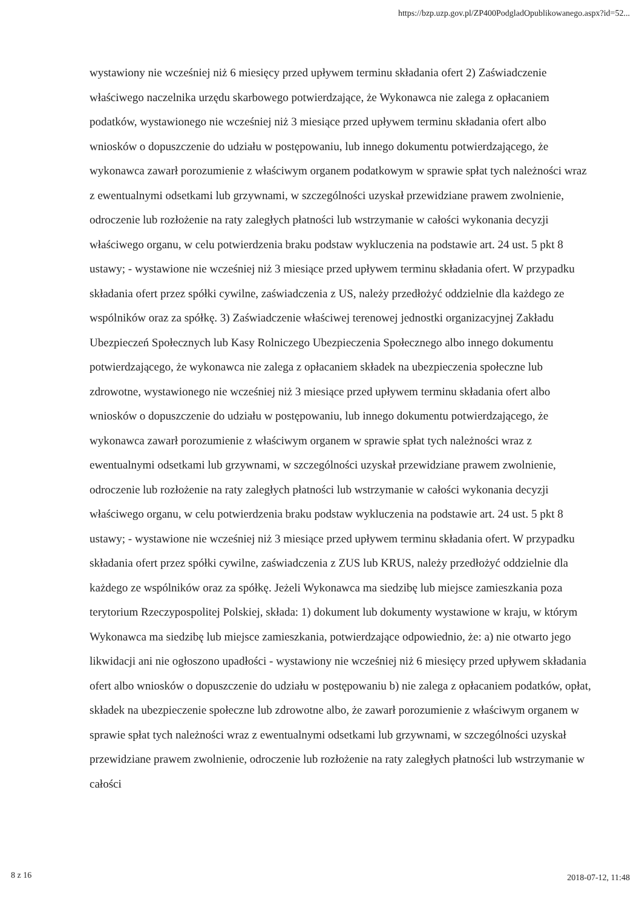https://bzp.uzp.gov.pl/ZP400PodgladOpublikowanego.aspx?id=52...
wystawiony nie wcześniej niż 6 miesięcy przed upływem terminu składania ofert 2) Zaświadczenie właściwego naczelnika urzędu skarbowego potwierdzające, że Wykonawca nie zalega z opłacaniem podatków, wystawionego nie wcześniej niż 3 miesiące przed upływem terminu składania ofert albo wniosków o dopuszczenie do udziału w postępowaniu, lub innego dokumentu potwierdzającego, że wykonawca zawarł porozumienie z właściwym organem podatkowym w sprawie spłat tych należności wraz z ewentualnymi odsetkami lub grzywnami, w szczególności uzyskał przewidziane prawem zwolnienie, odroczenie lub rozłożenie na raty zaległych płatności lub wstrzymanie w całości wykonania decyzji właściwego organu, w celu potwierdzenia braku podstaw wykluczenia na podstawie art. 24 ust. 5 pkt 8 ustawy; - wystawione nie wcześniej niż 3 miesiące przed upływem terminu składania ofert. W przypadku składania ofert przez spółki cywilne, zaświadczenia z US, należy przedłożyć oddzielnie dla każdego ze wspólników oraz za spółkę. 3) Zaświadczenie właściwej terenowej jednostki organizacyjnej Zakładu Ubezpieczeń Społecznych lub Kasy Rolniczego Ubezpieczenia Społecznego albo innego dokumentu potwierdzającego, że wykonawca nie zalega z opłacaniem składek na ubezpieczenia społeczne lub zdrowotne, wystawionego nie wcześniej niż 3 miesiące przed upływem terminu składania ofert albo wniosków o dopuszczenie do udziału w postępowaniu, lub innego dokumentu potwierdzającego, że wykonawca zawarł porozumienie z właściwym organem w sprawie spłat tych należności wraz z ewentualnymi odsetkami lub grzywnami, w szczególności uzyskał przewidziane prawem zwolnienie, odroczenie lub rozłożenie na raty zaległych płatności lub wstrzymanie w całości wykonania decyzji właściwego organu, w celu potwierdzenia braku podstaw wykluczenia na podstawie art. 24 ust. 5 pkt 8 ustawy; - wystawione nie wcześniej niż 3 miesiące przed upływem terminu składania ofert. W przypadku składania ofert przez spółki cywilne, zaświadczenia z ZUS lub KRUS, należy przedłożyć oddzielnie dla każdego ze wspólników oraz za spółkę. Jeżeli Wykonawca ma siedzibę lub miejsce zamieszkania poza terytorium Rzeczypospolitej Polskiej, składa: 1) dokument lub dokumenty wystawione w kraju, w którym Wykonawca ma siedzibę lub miejsce zamieszkania, potwierdzające odpowiednio, że: a) nie otwarto jego likwidacji ani nie ogłoszono upadłości - wystawiony nie wcześniej niż 6 miesięcy przed upływem składania ofert albo wniosków o dopuszczenie do udziału w postępowaniu b) nie zalega z opłacaniem podatków, opłat, składek na ubezpieczenie społeczne lub zdrowotne albo, że zawarł porozumienie z właściwym organem w sprawie spłat tych należności wraz z ewentualnymi odsetkami lub grzywnami, w szczególności uzyskał przewidziane prawem zwolnienie, odroczenie lub rozłożenie na raty zaległych płatności lub wstrzymanie w całości
8 z 16 2018-07-12, 11:48